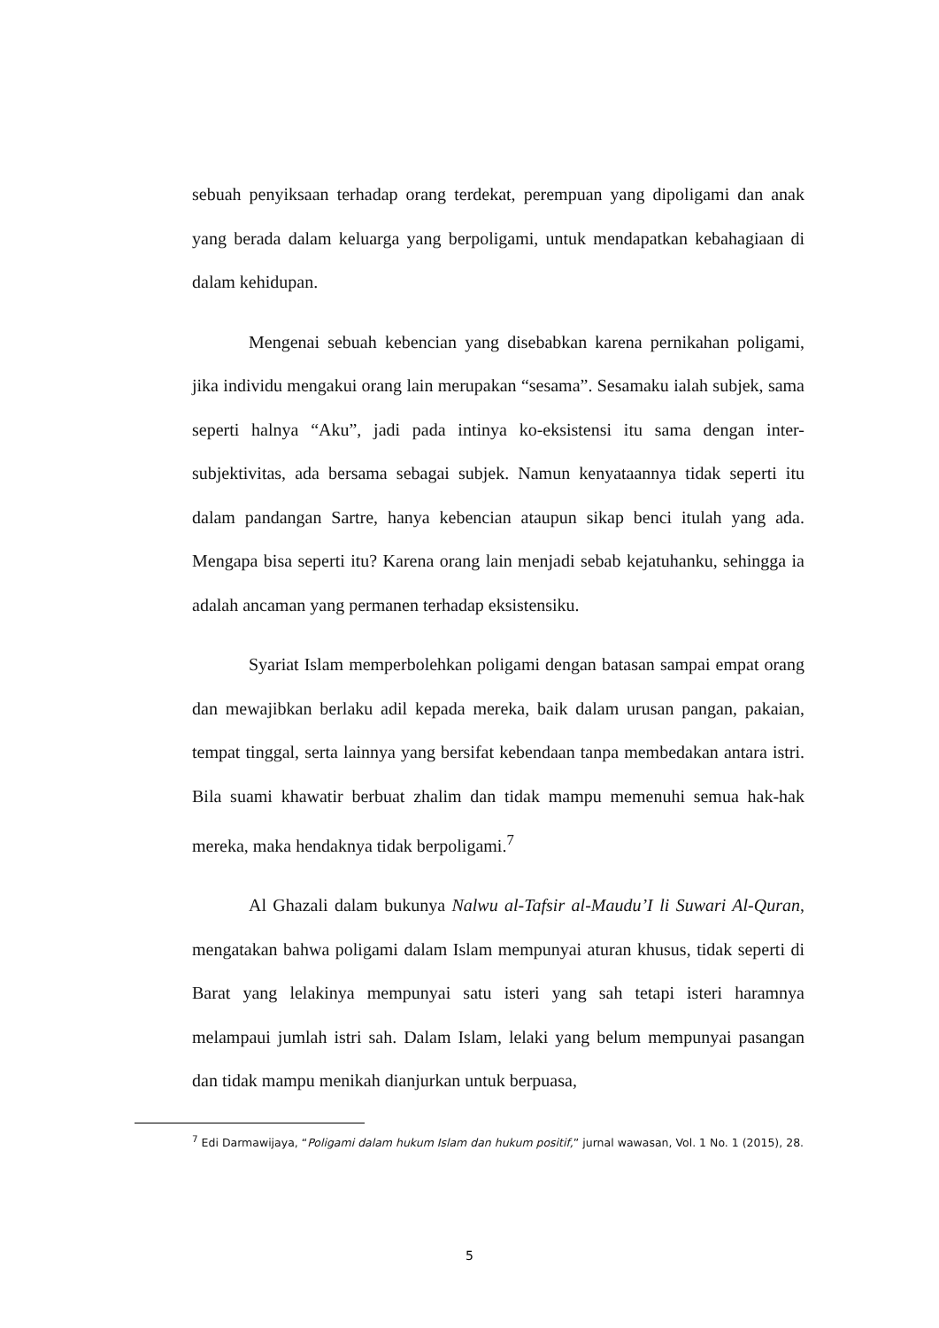sebuah penyiksaan terhadap orang terdekat, perempuan yang dipoligami dan anak yang berada dalam keluarga yang berpoligami, untuk mendapatkan kebahagiaan di dalam kehidupan.
Mengenai sebuah kebencian yang disebabkan karena pernikahan poligami, jika individu mengakui orang lain merupakan “sesama”. Sesamaku ialah subjek, sama seperti halnya “Aku”, jadi pada intinya ko-eksistensi itu sama dengan inter-subjektivitas, ada bersama sebagai subjek. Namun kenyataannya tidak seperti itu dalam pandangan Sartre, hanya kebencian ataupun sikap benci itulah yang ada. Mengapa bisa seperti itu? Karena orang lain menjadi sebab kejatuhanku, sehingga ia adalah ancaman yang permanen terhadap eksistensiku.
Syariat Islam memperbolehkan poligami dengan batasan sampai empat orang dan mewajibkan berlaku adil kepada mereka, baik dalam urusan pangan, pakaian, tempat tinggal, serta lainnya yang bersifat kebendaan tanpa membedakan antara istri. Bila suami khawatir berbuat zhalim dan tidak mampu memenuhi semua hak-hak mereka, maka hendaknya tidak berpoligami.<sup>7</sup>
Al Ghazali dalam bukunya Nalwu al-Tafsir al-Maudu’I li Suwari Al-Quran, mengatakan bahwa poligami dalam Islam mempunyai aturan khusus, tidak seperti di Barat yang lelakinya mempunyai satu isteri yang sah tetapi isteri haramnya melampaui jumlah istri sah. Dalam Islam, lelaki yang belum mempunyai pasangan dan tidak mampu menikah dianjurkan untuk berpuasa,
<sup>7</sup> Edi Darmawijaya, “Poligami dalam hukum Islam dan hukum positif,” jurnal wawasan, Vol. 1 No. 1 (2015), 28.
5